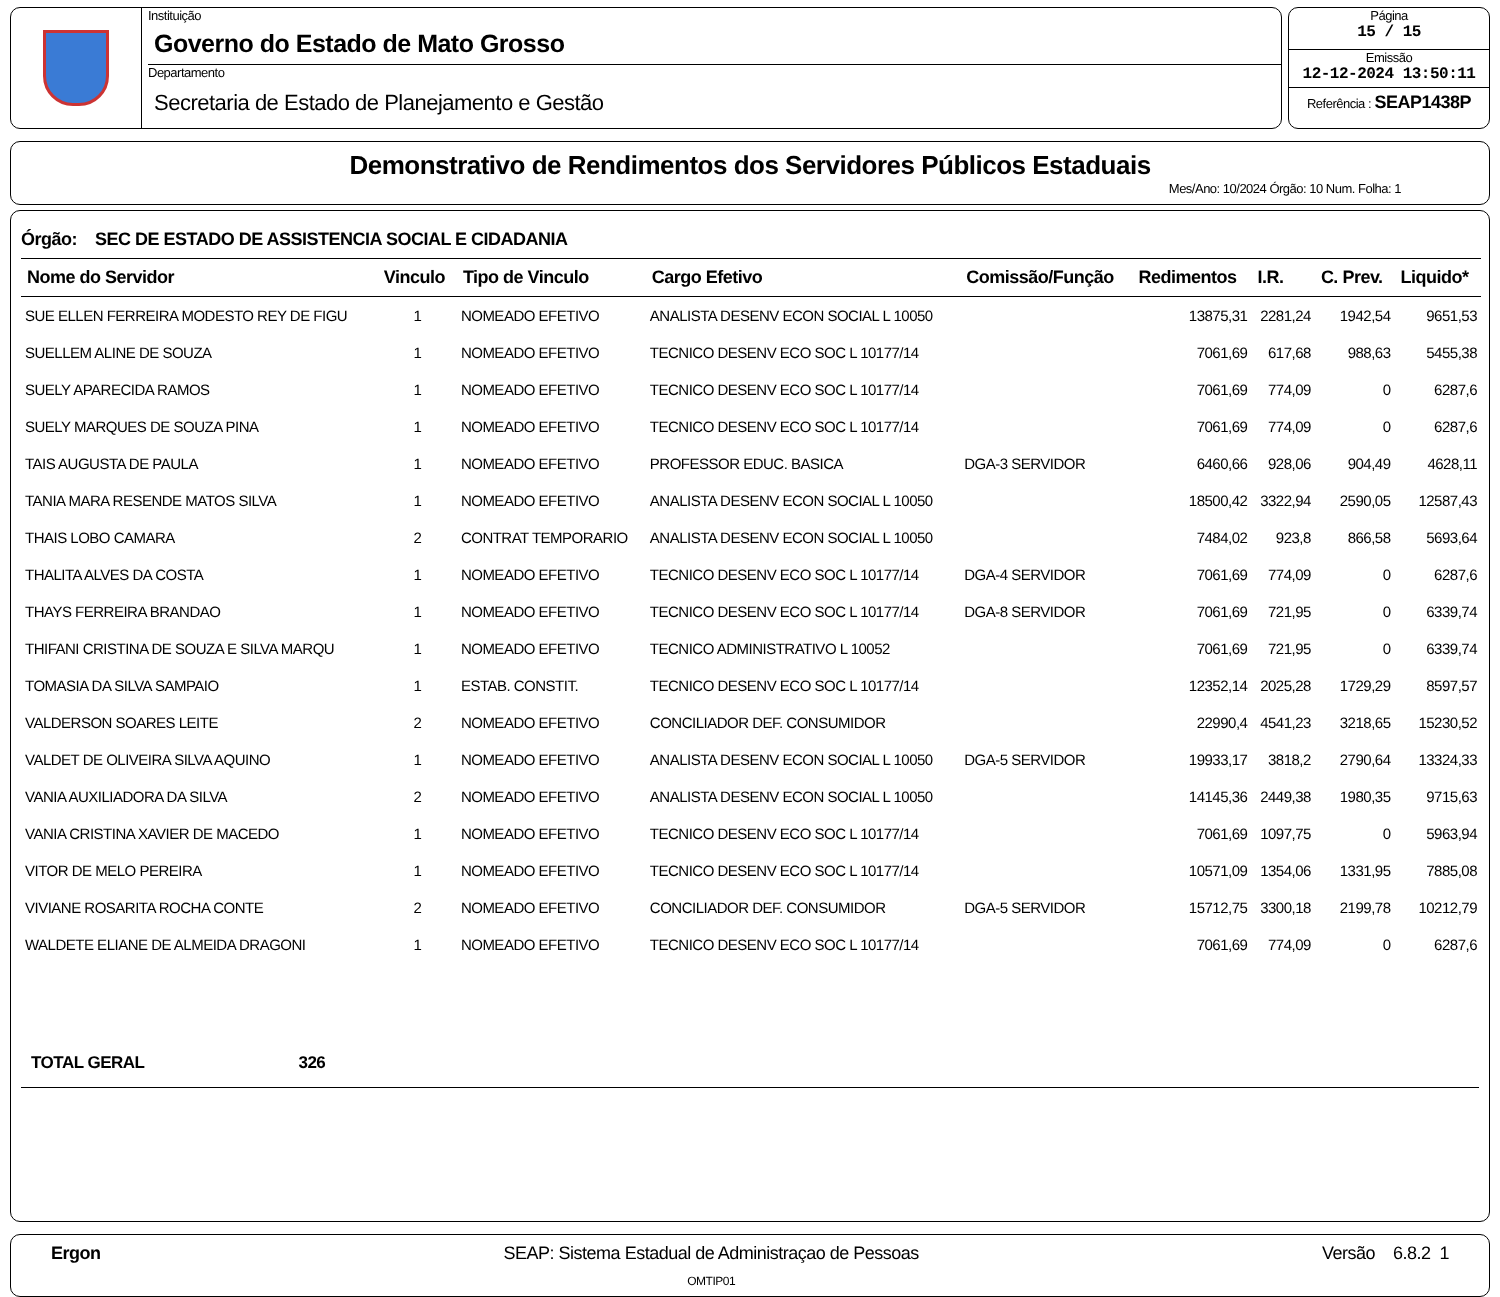Instituição
Governo do Estado de Mato Grosso
Departamento
Secretaria de Estado de Planejamento e Gestão
Página
15 / 15
Emissão
12-12-2024 13:50:11
Referência : SEAP1438P
Demonstrativo de Rendimentos dos Servidores Públicos Estaduais
Mes/Ano: 10/2024 Órgão: 10 Num. Folha: 1
Órgão: SEC DE ESTADO DE ASSISTENCIA SOCIAL E CIDADANIA
| Nome do Servidor | Vinculo | Tipo de Vinculo | Cargo Efetivo | Comissão/Função | Redimentos | I.R. | C. Prev. | Liquido* |
| --- | --- | --- | --- | --- | --- | --- | --- | --- |
| SUE ELLEN FERREIRA MODESTO REY DE FIGU | 1 | NOMEADO EFETIVO | ANALISTA DESENV ECON SOCIAL L 10050 | | 13875,31 | 2281,24 | 1942,54 | 9651,53 |
| SUELLEM ALINE DE SOUZA | 1 | NOMEADO EFETIVO | TECNICO DESENV ECO SOC L 10177/14 | | 7061,69 | 617,68 | 988,63 | 5455,38 |
| SUELY APARECIDA RAMOS | 1 | NOMEADO EFETIVO | TECNICO DESENV ECO SOC L 10177/14 | | 7061,69 | 774,09 | 0 | 6287,6 |
| SUELY MARQUES DE SOUZA PINA | 1 | NOMEADO EFETIVO | TECNICO DESENV ECO SOC L 10177/14 | | 7061,69 | 774,09 | 0 | 6287,6 |
| TAIS AUGUSTA DE PAULA | 1 | NOMEADO EFETIVO | PROFESSOR EDUC. BASICA | DGA-3 SERVIDOR | 6460,66 | 928,06 | 904,49 | 4628,11 |
| TANIA MARA RESENDE MATOS SILVA | 1 | NOMEADO EFETIVO | ANALISTA DESENV ECON SOCIAL L 10050 | | 18500,42 | 3322,94 | 2590,05 | 12587,43 |
| THAIS LOBO CAMARA | 2 | CONTRAT TEMPORARIO | ANALISTA DESENV ECON SOCIAL L 10050 | | 7484,02 | 923,8 | 866,58 | 5693,64 |
| THALITA ALVES DA COSTA | 1 | NOMEADO EFETIVO | TECNICO DESENV ECO SOC L 10177/14 | DGA-4 SERVIDOR | 7061,69 | 774,09 | 0 | 6287,6 |
| THAYS FERREIRA BRANDAO | 1 | NOMEADO EFETIVO | TECNICO DESENV ECO SOC L 10177/14 | DGA-8 SERVIDOR | 7061,69 | 721,95 | 0 | 6339,74 |
| THIFANI CRISTINA DE SOUZA E SILVA MARQU | 1 | NOMEADO EFETIVO | TECNICO ADMINISTRATIVO L 10052 | | 7061,69 | 721,95 | 0 | 6339,74 |
| TOMASIA DA SILVA SAMPAIO | 1 | ESTAB. CONSTIT. | TECNICO DESENV ECO SOC L 10177/14 | | 12352,14 | 2025,28 | 1729,29 | 8597,57 |
| VALDERSON SOARES LEITE | 2 | NOMEADO EFETIVO | CONCILIADOR DEF. CONSUMIDOR | | 22990,4 | 4541,23 | 3218,65 | 15230,52 |
| VALDET DE OLIVEIRA SILVA AQUINO | 1 | NOMEADO EFETIVO | ANALISTA DESENV ECON SOCIAL L 10050 | DGA-5 SERVIDOR | 19933,17 | 3818,2 | 2790,64 | 13324,33 |
| VANIA AUXILIADORA DA SILVA | 2 | NOMEADO EFETIVO | ANALISTA DESENV ECON SOCIAL L 10050 | | 14145,36 | 2449,38 | 1980,35 | 9715,63 |
| VANIA CRISTINA XAVIER DE MACEDO | 1 | NOMEADO EFETIVO | TECNICO DESENV ECO SOC L 10177/14 | | 7061,69 | 1097,75 | 0 | 5963,94 |
| VITOR DE MELO PEREIRA | 1 | NOMEADO EFETIVO | TECNICO DESENV ECO SOC L 10177/14 | | 10571,09 | 1354,06 | 1331,95 | 7885,08 |
| VIVIANE ROSARITA ROCHA CONTE | 2 | NOMEADO EFETIVO | CONCILIADOR DEF. CONSUMIDOR | DGA-5 SERVIDOR | 15712,75 | 3300,18 | 2199,78 | 10212,79 |
| WALDETE ELIANE DE ALMEIDA DRAGONI | 1 | NOMEADO EFETIVO | TECNICO DESENV ECO SOC L 10177/14 | | 7061,69 | 774,09 | 0 | 6287,6 |
TOTAL GERAL 326
Ergon SEAP: Sistema Estadual de Administraçao de Pessoas
OMTIP01
Versão 6.8.2 1